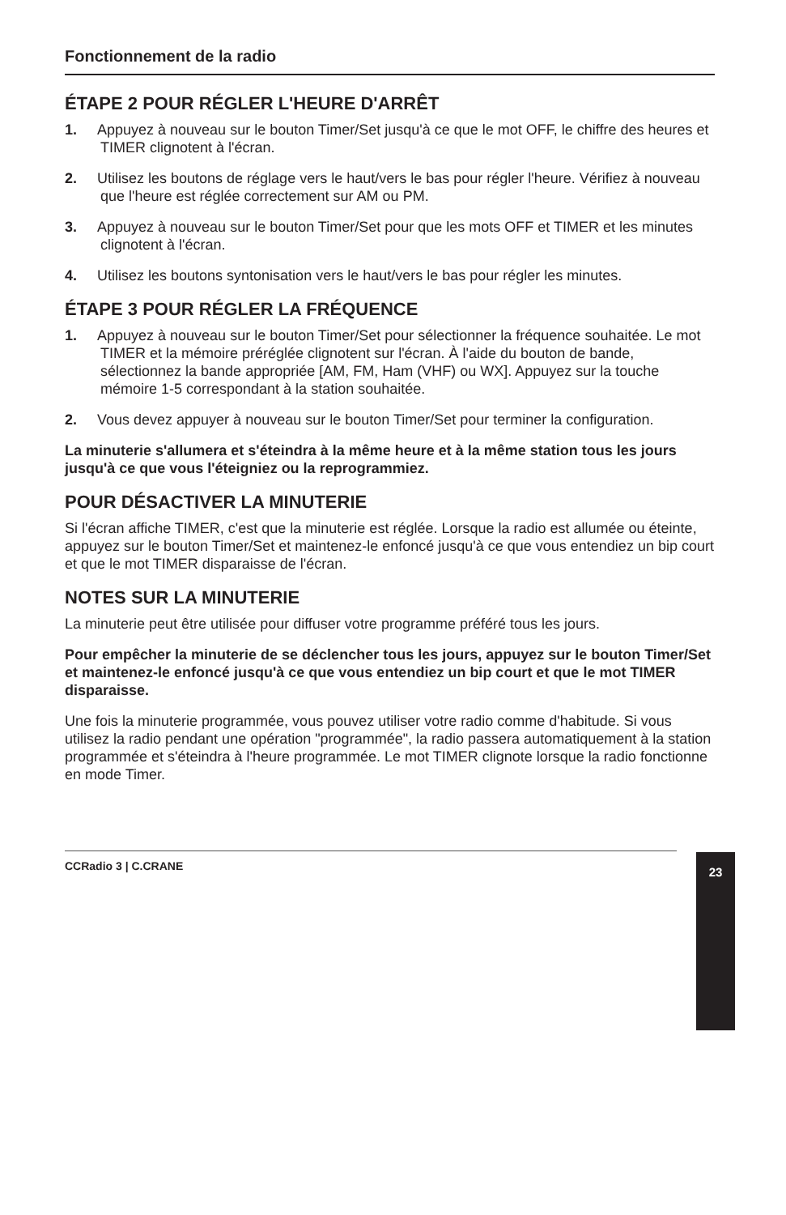Fonctionnement de la radio
ÉTAPE 2 POUR RÉGLER L'HEURE D'ARRÊT
1. Appuyez à nouveau sur le bouton Timer/Set jusqu'à ce que le mot OFF, le chiffre des heures et TIMER clignotent à l'écran.
2. Utilisez les boutons de réglage vers le haut/vers le bas pour régler l'heure. Vérifiez à nouveau que l'heure est réglée correctement sur AM ou PM.
3. Appuyez à nouveau sur le bouton Timer/Set pour que les mots OFF et TIMER et les minutes clignotent à l'écran.
4. Utilisez les boutons syntonisation vers le haut/vers le bas pour régler les minutes.
ÉTAPE 3 POUR RÉGLER LA FRÉQUENCE
1. Appuyez à nouveau sur le bouton Timer/Set pour sélectionner la fréquence souhaitée. Le mot TIMER et la mémoire préréglée clignotent sur l'écran. À l'aide du bouton de bande, sélectionnez la bande appropriée [AM, FM, Ham (VHF) ou WX]. Appuyez sur la touche mémoire 1-5 correspondant à la station souhaitée.
2. Vous devez appuyer à nouveau sur le bouton Timer/Set pour terminer la configuration.
La minuterie s'allumera et s'éteindra à la même heure et à la même station tous les jours jusqu'à ce que vous l'éteigniez ou la reprogrammiez.
POUR DÉSACTIVER LA MINUTERIE
Si l'écran affiche TIMER, c'est que la minuterie est réglée. Lorsque la radio est allumée ou éteinte, appuyez sur le bouton Timer/Set et maintenez-le enfoncé jusqu'à ce que vous entendiez un bip court et que le mot TIMER disparaisse de l'écran.
NOTES SUR LA MINUTERIE
La minuterie peut être utilisée pour diffuser votre programme préféré tous les jours.
Pour empêcher la minuterie de se déclencher tous les jours, appuyez sur le bouton Timer/Set et maintenez-le enfoncé jusqu'à ce que vous entendiez un bip court et que le mot TIMER disparaisse.
Une fois la minuterie programmée, vous pouvez utiliser votre radio comme d'habitude. Si vous utilisez la radio pendant une opération "programmée", la radio passera automatiquement à la station programmée et s'éteindra à l'heure programmée. Le mot TIMER clignote lorsque la radio fonctionne en mode Timer.
CCRadio 3 | C.CRANE 23